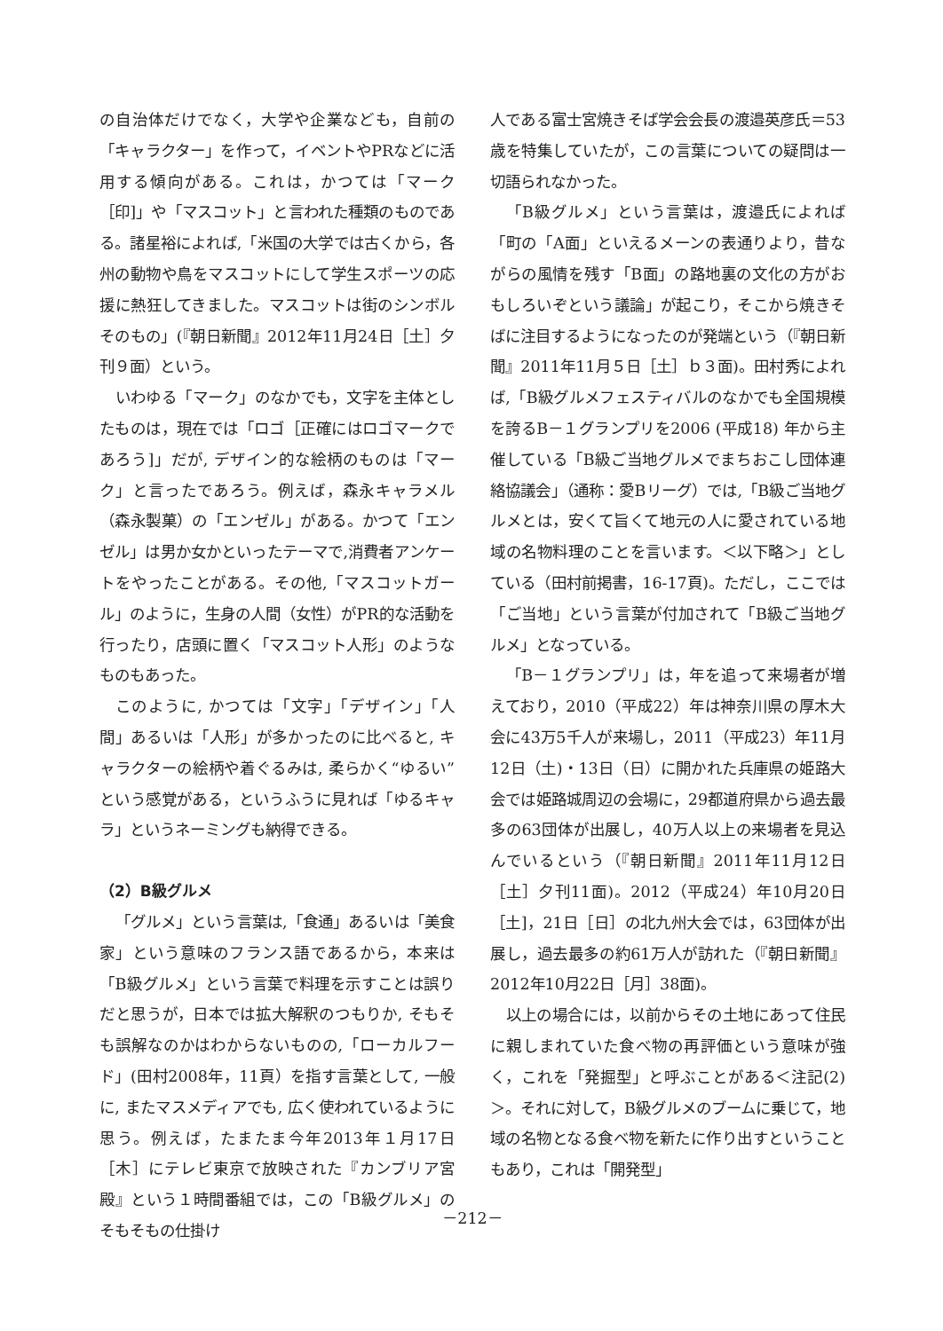の自治体だけでなく，大学や企業なども，自前の「キャラクター」を作って，イベントやPRなどに活用する傾向がある。これは，かつては「マーク［印]」や「マスコット」と言われた種類のものである。諸星裕によれば,「米国の大学では古くから，各州の動物や鳥をマスコットにして学生スポーツの応援に熱狂してきました。マスコットは街のシンボルそのもの」(『朝日新聞』2012年11月24日［土］夕刊９面）という。
いわゆる「マーク」のなかでも，文字を主体としたものは，現在では「ロゴ［正確にはロゴマークであろう]」だが, デザイン的な絵柄のものは「マーク」と言ったであろう。例えば，森永キャラメル（森永製菓）の「エンゼル」がある。かつて「エンゼル」は男か女かといったテーマで,消費者アンケートをやったことがある。その他,「マスコットガール」のように，生身の人間（女性）がPR的な活動を行ったり，店頭に置く「マスコット人形」のようなものもあった。
このように, かつては「文字」「デザイン」「人間」あるいは「人形」が多かったのに比べると, キャラクターの絵柄や着ぐるみは, 柔らかく“ゆるい”という感覚がある，というふうに見れば「ゆるキャラ」というネーミングも納得できる。
（2）B級グルメ
「グルメ」という言葉は,「食通」あるいは「美食家」という意味のフランス語であるから，本来は「B級グルメ」という言葉で料理を示すことは誤りだと思うが，日本では拡大解釈のつもりか, そもそも誤解なのかはわからないものの,「ローカルフード」(田村2008年，11頁）を指す言葉として, 一般に, またマスメディアでも, 広く使われているように思う。例えば，たまたま今年2013年１月17日［木］にテレビ東京で放映された『カンブリア宮殿』という１時間番組では，この「B級グルメ」のそもそもの仕掛け
人である富士宮焼きそば学会会長の渡邉英彦氏＝53歳を特集していたが，この言葉についての疑問は一切語られなかった。
「B級グルメ」という言葉は，渡邉氏によれば「町の「A面」といえるメーンの表通りより，昔ながらの風情を残す「B面」の路地裏の文化の方がおもしろいぞという議論」が起こり，そこから焼きそばに注目するようになったのが発端という（『朝日新聞』2011年11月５日［土］ｂ３面)。田村秀によれば,「B級グルメフェスティバルのなかでも全国規模を誇るB－１グランプリを2006 (平成18) 年から主催している「B級ご当地グルメでまちおこし団体連絡協議会」（通称：愛Bリーグ）では,「B級ご当地グルメとは，安くて旨くて地元の人に愛されている地域の名物料理のことを言います。＜以下略＞」としている（田村前掲書，16-17頁)。ただし，ここでは「ご当地」という言葉が付加されて「B級ご当地グルメ」となっている。
「B－１グランプリ」は，年を追って来場者が増えており，2010（平成22）年は神奈川県の厚木大会に43万5千人が来場し，2011（平成23）年11月12日（土)・13日（日）に開かれた兵庫県の姫路大会では姫路城周辺の会場に，29都道府県から過去最多の63団体が出展し，40万人以上の来場者を見込んでいるという（『朝日新聞』2011年11月12日［土］夕刊11面)。2012（平成24）年10月20日［土]，21日［日］の北九州大会では，63団体が出展し，過去最多の約61万人が訪れた（『朝日新聞』2012年10月22日［月］38面)。
以上の場合には，以前からその土地にあって住民に親しまれていた食べ物の再評価という意味が強く，これを「発掘型」と呼ぶことがある＜注記(2)＞。それに対して，B級グルメのブームに乗じて，地域の名物となる食べ物を新たに作り出すということもあり，これは「開発型」
－212－